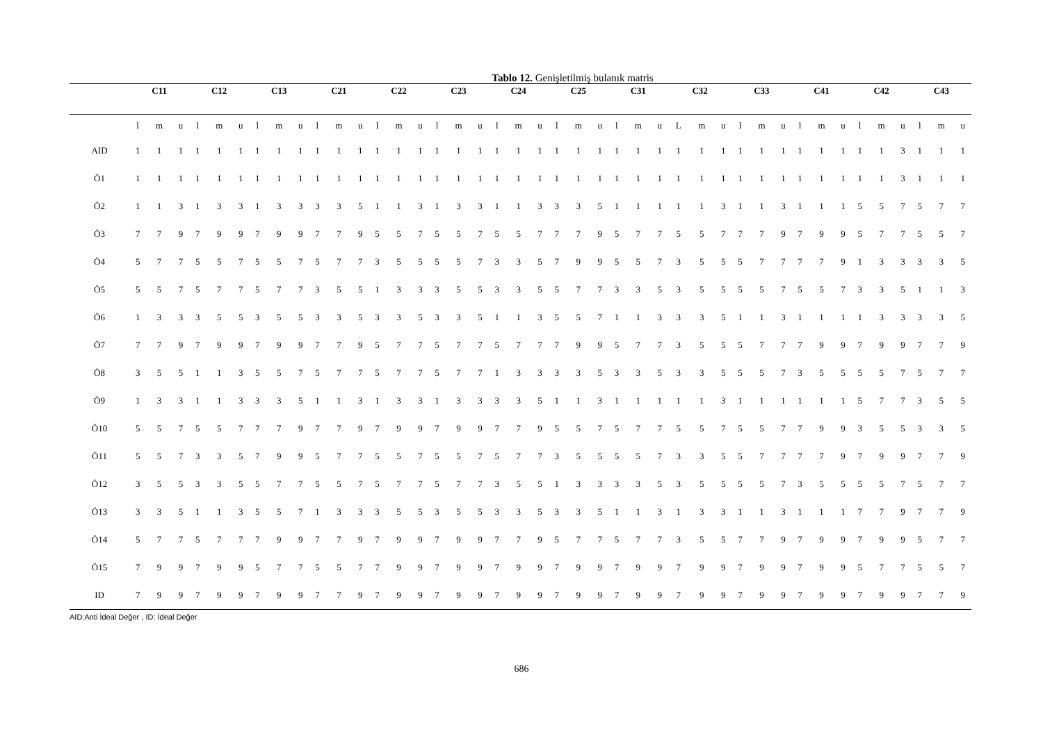Tablo 12. Genişletilmiş bulanık matris
| | C11 | | | C12 | | | C13 | | | C21 | | | C22 | | | C23 | | | C24 | | | C25 | | | C31 | | | C32 | | | C33 | | | C41 | | | C42 | | | C43 | | |
| --- | --- | --- | --- | --- | --- | --- | --- | --- | --- | --- | --- | --- | --- | --- | --- | --- | --- | --- | --- | --- | --- | --- | --- | --- | --- | --- | --- | --- | --- | --- | --- | --- | --- | --- | --- | --- | --- | --- | --- | --- | --- | --- |
| | l | m | u | l | m | u | l | m | u | l | m | u | l | m | u | l | m | u | l | m | u | l | m | u | l | m | u | L | m | u | l | m | u | l | m | u | l | m | u | l | m | u |
| AID | 1 | 1 | 1 | 1 | 1 | 1 | 1 | 1 | 1 | 1 | 1 | 1 | 1 | 1 | 1 | 1 | 1 | 1 | 1 | 1 | 1 | 1 | 1 | 1 | 1 | 1 | 1 | 1 | 1 | 1 | 1 | 1 | 1 | 1 | 1 | 1 | 1 | 1 | 3 | 1 | 1 | 1 |
| Ö1 | 1 | 1 | 1 | 1 | 1 | 1 | 1 | 1 | 1 | 1 | 1 | 1 | 1 | 1 | 1 | 1 | 1 | 1 | 1 | 1 | 1 | 1 | 1 | 1 | 1 | 1 | 1 | 1 | 1 | 1 | 1 | 1 | 1 | 1 | 1 | 1 | 1 | 1 | 3 | 1 | 1 | 1 |
| Ö2 | 1 | 1 | 3 | 1 | 3 | 3 | 1 | 3 | 3 | 3 | 3 | 5 | 1 | 1 | 3 | 1 | 3 | 3 | 1 | 1 | 3 | 3 | 3 | 5 | 1 | 1 | 1 | 1 | 1 | 3 | 1 | 1 | 3 | 1 | 1 | 1 | 5 | 5 | 7 | 5 | 7 | 7 |
| Ö3 | 7 | 7 | 9 | 7 | 9 | 9 | 7 | 9 | 9 | 7 | 7 | 9 | 5 | 5 | 7 | 5 | 5 | 7 | 5 | 5 | 7 | 7 | 7 | 9 | 5 | 7 | 7 | 5 | 5 | 7 | 7 | 7 | 9 | 7 | 9 | 9 | 5 | 7 | 7 | 5 | 5 | 7 |
| Ö4 | 5 | 7 | 7 | 5 | 5 | 7 | 5 | 5 | 7 | 5 | 7 | 7 | 3 | 5 | 5 | 5 | 5 | 7 | 3 | 3 | 5 | 7 | 9 | 9 | 5 | 5 | 7 | 3 | 5 | 5 | 5 | 7 | 7 | 7 | 7 | 9 | 1 | 3 | 3 | 3 | 3 | 5 |
| Ö5 | 5 | 5 | 7 | 5 | 7 | 7 | 5 | 7 | 7 | 3 | 5 | 5 | 1 | 3 | 3 | 3 | 5 | 5 | 3 | 3 | 5 | 5 | 7 | 7 | 3 | 3 | 5 | 3 | 5 | 5 | 5 | 5 | 7 | 5 | 5 | 7 | 3 | 3 | 5 | 1 | 1 | 3 |
| Ö6 | 1 | 3 | 3 | 3 | 5 | 5 | 3 | 5 | 5 | 3 | 3 | 5 | 3 | 3 | 5 | 3 | 3 | 5 | 1 | 1 | 3 | 5 | 5 | 7 | 1 | 1 | 3 | 3 | 3 | 5 | 1 | 1 | 3 | 1 | 1 | 1 | 1 | 3 | 3 | 3 | 3 | 5 |
| Ö7 | 7 | 7 | 9 | 7 | 9 | 9 | 7 | 9 | 9 | 7 | 7 | 9 | 5 | 7 | 7 | 5 | 7 | 7 | 5 | 7 | 7 | 7 | 9 | 9 | 5 | 7 | 7 | 3 | 5 | 5 | 5 | 7 | 7 | 7 | 9 | 9 | 7 | 9 | 9 | 7 | 7 | 9 |
| Ö8 | 3 | 5 | 5 | 1 | 1 | 3 | 5 | 5 | 7 | 5 | 7 | 7 | 5 | 7 | 7 | 5 | 7 | 7 | 1 | 3 | 3 | 3 | 3 | 5 | 3 | 3 | 5 | 3 | 3 | 5 | 5 | 5 | 7 | 3 | 5 | 5 | 5 | 5 | 7 | 5 | 7 | 7 |
| Ö9 | 1 | 3 | 3 | 1 | 1 | 3 | 3 | 3 | 5 | 1 | 1 | 3 | 1 | 3 | 3 | 1 | 3 | 3 | 3 | 3 | 5 | 1 | 1 | 3 | 1 | 1 | 1 | 1 | 1 | 3 | 1 | 1 | 1 | 1 | 1 | 1 | 5 | 7 | 7 | 3 | 5 | 5 |
| Ö10 | 5 | 5 | 7 | 5 | 5 | 7 | 7 | 7 | 9 | 7 | 7 | 9 | 7 | 9 | 9 | 7 | 9 | 9 | 7 | 7 | 9 | 5 | 5 | 7 | 5 | 7 | 7 | 5 | 5 | 7 | 5 | 5 | 7 | 7 | 9 | 9 | 3 | 5 | 5 | 3 | 3 | 5 |
| Ö11 | 5 | 5 | 7 | 3 | 3 | 5 | 7 | 9 | 9 | 5 | 7 | 7 | 5 | 5 | 7 | 5 | 5 | 7 | 5 | 7 | 7 | 3 | 5 | 5 | 5 | 5 | 7 | 3 | 3 | 5 | 5 | 7 | 7 | 7 | 7 | 9 | 7 | 9 | 9 | 7 | 7 | 9 |
| Ö12 | 3 | 5 | 5 | 3 | 3 | 5 | 5 | 7 | 7 | 5 | 5 | 7 | 5 | 7 | 7 | 5 | 7 | 7 | 3 | 5 | 5 | 1 | 3 | 3 | 3 | 3 | 5 | 3 | 5 | 5 | 5 | 5 | 7 | 3 | 5 | 5 | 5 | 5 | 7 | 5 | 7 | 7 |
| Ö13 | 3 | 3 | 5 | 1 | 1 | 3 | 5 | 5 | 7 | 1 | 3 | 3 | 3 | 5 | 5 | 3 | 5 | 5 | 3 | 3 | 5 | 3 | 3 | 5 | 1 | 1 | 3 | 1 | 3 | 3 | 1 | 1 | 3 | 1 | 1 | 1 | 7 | 7 | 9 | 7 | 7 | 9 |
| Ö14 | 5 | 7 | 7 | 5 | 7 | 7 | 7 | 9 | 9 | 7 | 7 | 9 | 7 | 9 | 9 | 7 | 9 | 9 | 7 | 7 | 9 | 5 | 7 | 7 | 5 | 7 | 7 | 3 | 5 | 5 | 7 | 7 | 9 | 7 | 9 | 9 | 7 | 9 | 9 | 5 | 7 | 7 |
| Ö15 | 7 | 9 | 9 | 7 | 9 | 9 | 5 | 7 | 7 | 5 | 5 | 7 | 7 | 9 | 9 | 7 | 9 | 9 | 7 | 9 | 9 | 7 | 9 | 9 | 7 | 9 | 9 | 7 | 9 | 9 | 7 | 9 | 9 | 7 | 9 | 9 | 5 | 7 | 7 | 5 | 5 | 7 |
| ID | 7 | 9 | 9 | 7 | 9 | 9 | 7 | 9 | 9 | 7 | 7 | 9 | 7 | 9 | 9 | 7 | 9 | 9 | 7 | 9 | 9 | 7 | 9 | 9 | 7 | 9 | 9 | 7 | 9 | 9 | 7 | 9 | 9 | 7 | 9 | 9 | 7 | 9 | 9 | 7 | 7 | 9 |
AID:Anti İdeal Değer , ID: İdeal Değer
686